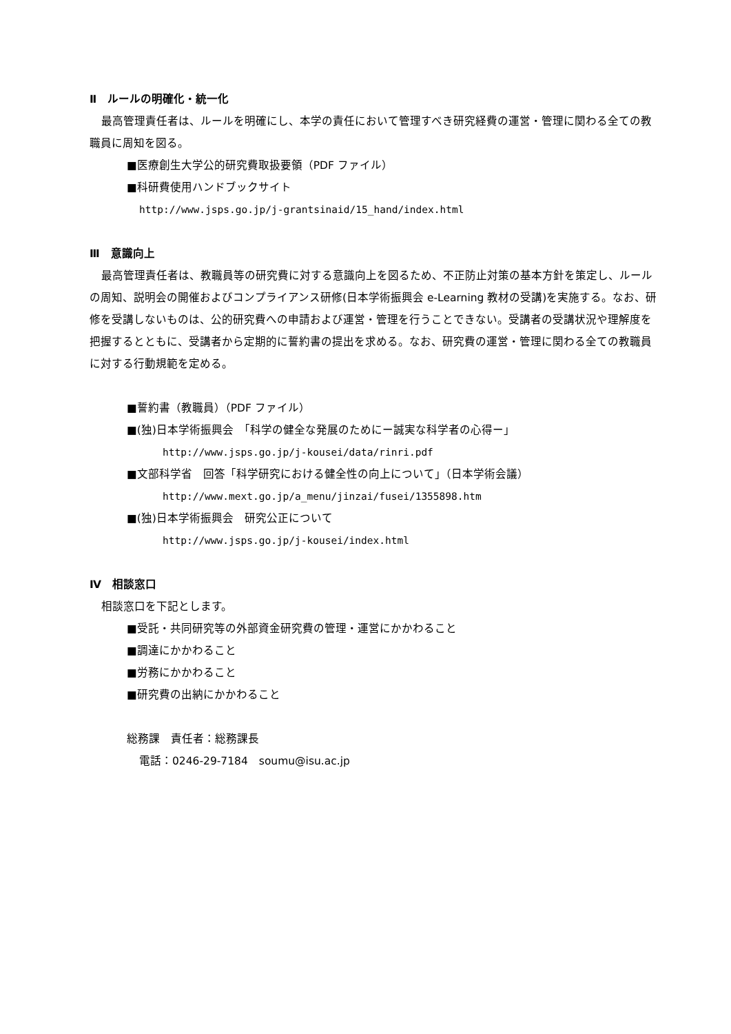Ⅱ　ルールの明確化・統一化
最高管理責任者は、ルールを明確にし、本学の責任において管理すべき研究経費の運営・管理に関わる全ての教職員に周知を図る。
■医療創生大学公的研究費取扱要領（PDF ファイル）
■科研費使用ハンドブックサイト
http://www.jsps.go.jp/j-grantsinaid/15_hand/index.html
Ⅲ　意識向上
最高管理責任者は、教職員等の研究費に対する意識向上を図るため、不正防止対策の基本方針を策定し、ルールの周知、説明会の開催およびコンプライアンス研修(日本学術振興会 e-Learning 教材の受講)を実施する。なお、研修を受講しないものは、公的研究費への申請および運営・管理を行うことできない。受講者の受講状況や理解度を把握するとともに、受講者から定期的に誓約書の提出を求める。なお、研究費の運営・管理に関わる全ての教職員に対する行動規範を定める。
■誓約書（教職員）（PDF ファイル）
■(独)日本学術振興会　「科学の健全な発展のためにー誠実な科学者の心得ー」
http://www.jsps.go.jp/j-kousei/data/rinri.pdf
■文部科学省　回答「科学研究における健全性の向上について」（日本学術会議）
http://www.mext.go.jp/a_menu/jinzai/fusei/1355898.htm
■(独)日本学術振興会　研究公正について
http://www.jsps.go.jp/j-kousei/index.html
Ⅳ　相談窓口
相談窓口を下記とします。
■受託・共同研究等の外部資金研究費の管理・運営にかかわること
■調達にかかわること
■労務にかかわること
■研究費の出納にかかわること
総務課　責任者：総務課長
電話：0246-29-7184　soumu@isu.ac.jp